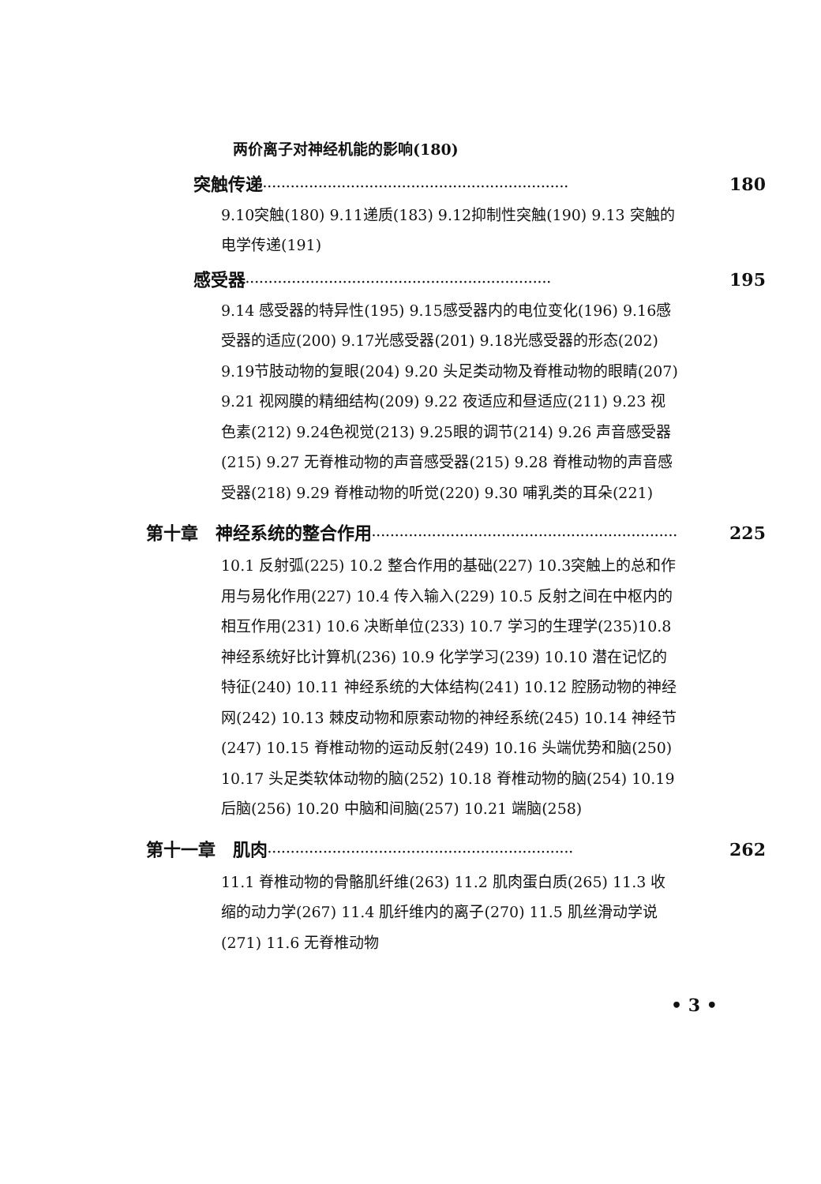两价离子对神经机能的影响(180)
突触传递 ·································································· 180
9.10突触(180) 9.11递质(183) 9.12抑制性突触(190) 9.13 突触的电学传递(191)
感受器 ·································································· 195
9.14 感受器的特异性(195) 9.15感受器内的电位变化(196) 9.16感受器的适应(200) 9.17光感受器(201) 9.18光感受器的形态(202) 9.19节肢动物的复眼(204) 9.20 头足类动物及脊椎动物的眼睛(207) 9.21 视网膜的精细结构(209) 9.22 夜适应和昼适应(211) 9.23 视色素(212) 9.24色视觉(213) 9.25眼的调节(214) 9.26 声音感受器(215) 9.27 无脊椎动物的声音感受器(215) 9.28 脊椎动物的声音感受器(218) 9.29 脊椎动物的听觉(220) 9.30 哺乳类的耳朵(221)
第十章　神经系统的整合作用 ·································································· 225
10.1 反射弧(225) 10.2 整合作用的基础(227) 10.3突触上的总和作用与易化作用(227) 10.4 传入输入(229) 10.5 反射之间在中枢内的相互作用(231) 10.6 决断单位(233) 10.7 学习的生理学(235)10.8神经系统好比计算机(236) 10.9 化学学习(239) 10.10 潜在记忆的特征(240) 10.11 神经系统的大体结构(241) 10.12 腔肠动物的神经网(242) 10.13 棘皮动物和原索动物的神经系统(245) 10.14 神经节(247) 10.15 脊椎动物的运动反射(249) 10.16 头端优势和脑(250) 10.17 头足类软体动物的脑(252) 10.18 脊椎动物的脑(254) 10.19 后脑(256) 10.20 中脑和间脑(257) 10.21 端脑(258)
第十一章　肌肉 ·································································· 262
11.1 脊椎动物的骨骼肌纤维(263) 11.2 肌肉蛋白质(265) 11.3 收缩的动力学(267) 11.4 肌纤维内的离子(270) 11.5 肌丝滑动学说(271) 11.6 无脊椎动物
• 3 •